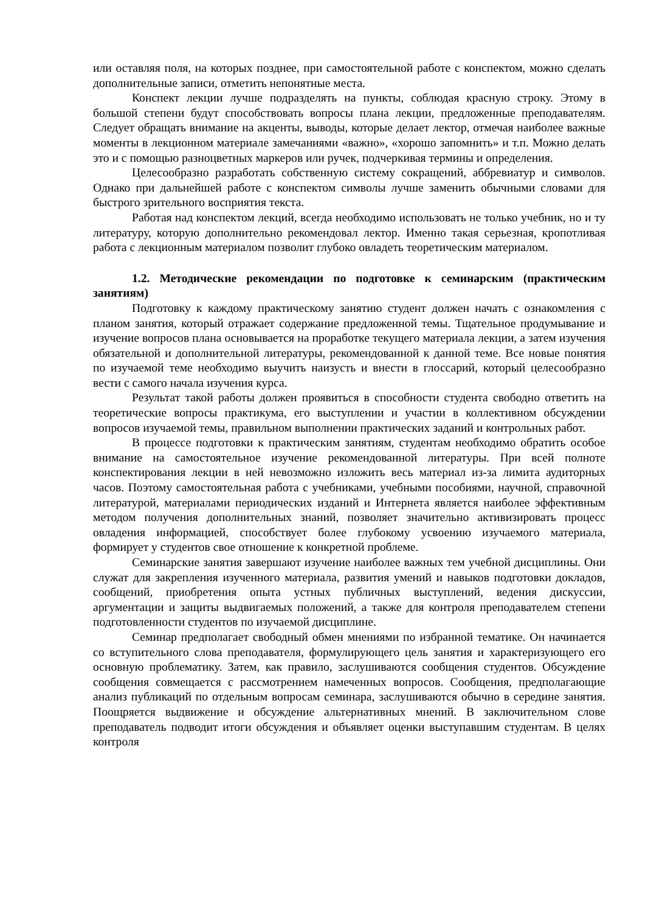или оставляя поля, на которых позднее, при самостоятельной работе с конспектом, можно сделать дополнительные записи, отметить непонятные места.
Конспект лекции лучше подразделять на пункты, соблюдая красную строку. Этому в большой степени будут способствовать вопросы плана лекции, предложенные преподавателям. Следует обращать внимание на акценты, выводы, которые делает лектор, отмечая наиболее важные моменты в лекционном материале замечаниями «важно», «хорошо запомнить» и т.п. Можно делать это и с помощью разноцветных маркеров или ручек, подчеркивая термины и определения.
Целесообразно разработать собственную систему сокращений, аббревиатур и символов. Однако при дальнейшей работе с конспектом символы лучше заменить обычными словами для быстрого зрительного восприятия текста.
Работая над конспектом лекций, всегда необходимо использовать не только учебник, но и ту литературу, которую дополнительно рекомендовал лектор. Именно такая серьезная, кропотливая работа с лекционным материалом позволит глубоко овладеть теоретическим материалом.
1.2. Методические рекомендации по подготовке к семинарским (практическим занятиям)
Подготовку к каждому практическому занятию студент должен начать с ознакомления с планом занятия, который отражает содержание предложенной темы. Тщательное продумывание и изучение вопросов плана основывается на проработке текущего материала лекции, а затем изучения обязательной и дополнительной литературы, рекомендованной к данной теме. Все новые понятия по изучаемой теме необходимо выучить наизусть и внести в глоссарий, который целесообразно вести с самого начала изучения курса.
Результат такой работы должен проявиться в способности студента свободно ответить на теоретические вопросы практикума, его выступлении и участии в коллективном обсуждении вопросов изучаемой темы, правильном выполнении практических заданий и контрольных работ.
В процессе подготовки к практическим занятиям, студентам необходимо обратить особое внимание на самостоятельное изучение рекомендованной литературы. При всей полноте конспектирования лекции в ней невозможно изложить весь материал из-за лимита аудиторных часов. Поэтому самостоятельная работа с учебниками, учебными пособиями, научной, справочной литературой, материалами периодических изданий и Интернета является наиболее эффективным методом получения дополнительных знаний, позволяет значительно активизировать процесс овладения информацией, способствует более глубокому усвоению изучаемого материала, формирует у студентов свое отношение к конкретной проблеме.
Семинарские занятия завершают изучение наиболее важных тем учебной дисциплины. Они служат для закрепления изученного материала, развития умений и навыков подготовки докладов, сообщений, приобретения опыта устных публичных выступлений, ведения дискуссии, аргументации и защиты выдвигаемых положений, а также для контроля преподавателем степени подготовленности студентов по изучаемой дисциплине.
Семинар предполагает свободный обмен мнениями по избранной тематике. Он начинается со вступительного слова преподавателя, формулирующего цель занятия и характеризующего его основную проблематику. Затем, как правило, заслушиваются сообщения студентов. Обсуждение сообщения совмещается с рассмотрением намеченных вопросов. Сообщения, предполагающие анализ публикаций по отдельным вопросам семинара, заслушиваются обычно в середине занятия. Поощряется выдвижение и обсуждение альтернативных мнений. В заключительном слове преподаватель подводит итоги обсуждения и объявляет оценки выступавшим студентам. В целях контроля